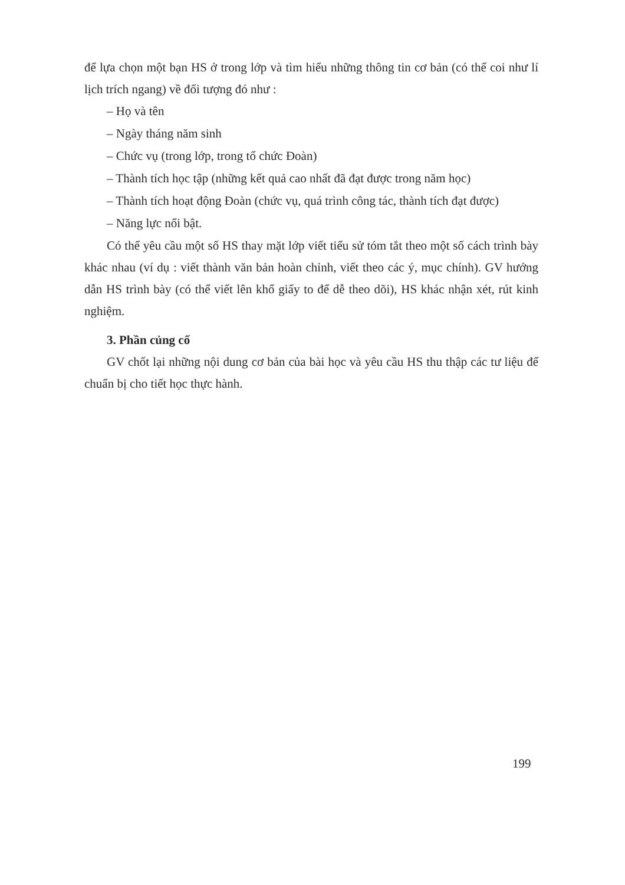để lựa chọn một bạn HS ở trong lớp và tìm hiểu những thông tin cơ bản (có thể coi như lí lịch trích ngang) về đối tượng đó như :
– Họ và tên
– Ngày tháng năm sinh
– Chức vụ (trong lớp, trong tổ chức Đoàn)
– Thành tích học tập (những kết quả cao nhất đã đạt được trong năm học)
– Thành tích hoạt động Đoàn (chức vụ, quá trình công tác, thành tích đạt được)
– Năng lực nổi bật.
Có thể yêu cầu một số HS thay mặt lớp viết tiểu sử tóm tắt theo một số cách trình bày khác nhau (ví dụ : viết thành văn bản hoàn chỉnh, viết theo các ý, mục chính). GV hướng dẫn HS trình bày (có thể viết lên khổ giấy to để dễ theo dõi), HS khác nhận xét, rút kinh nghiệm.
3. Phần củng cố
GV chốt lại những nội dung cơ bản của bài học và yêu cầu HS thu thập các tư liệu để chuẩn bị cho tiết học thực hành.
199